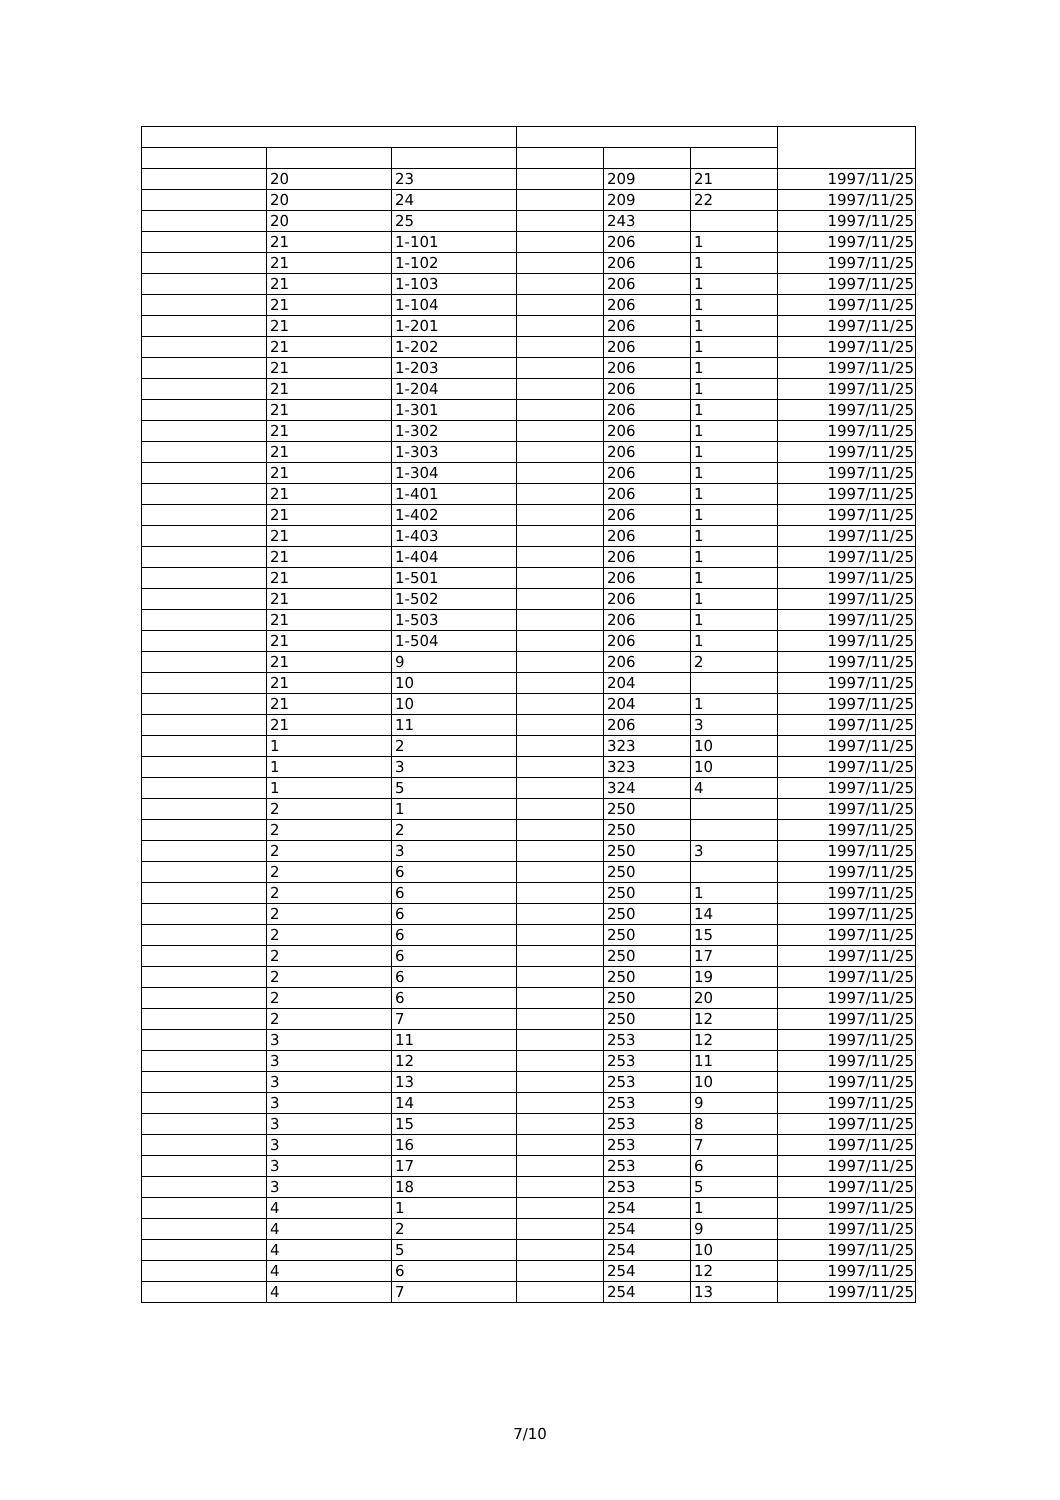| | 20 | 23 | | 209 | 21 | 1997/11/25 |
| | 20 | 24 | | 209 | 22 | 1997/11/25 |
| | 20 | 25 | | 243 | | 1997/11/25 |
| | 21 | 1-101 | | 206 | 1 | 1997/11/25 |
| | 21 | 1-102 | | 206 | 1 | 1997/11/25 |
| | 21 | 1-103 | | 206 | 1 | 1997/11/25 |
| | 21 | 1-104 | | 206 | 1 | 1997/11/25 |
| | 21 | 1-201 | | 206 | 1 | 1997/11/25 |
| | 21 | 1-202 | | 206 | 1 | 1997/11/25 |
| | 21 | 1-203 | | 206 | 1 | 1997/11/25 |
| | 21 | 1-204 | | 206 | 1 | 1997/11/25 |
| | 21 | 1-301 | | 206 | 1 | 1997/11/25 |
| | 21 | 1-302 | | 206 | 1 | 1997/11/25 |
| | 21 | 1-303 | | 206 | 1 | 1997/11/25 |
| | 21 | 1-304 | | 206 | 1 | 1997/11/25 |
| | 21 | 1-401 | | 206 | 1 | 1997/11/25 |
| | 21 | 1-402 | | 206 | 1 | 1997/11/25 |
| | 21 | 1-403 | | 206 | 1 | 1997/11/25 |
| | 21 | 1-404 | | 206 | 1 | 1997/11/25 |
| | 21 | 1-501 | | 206 | 1 | 1997/11/25 |
| | 21 | 1-502 | | 206 | 1 | 1997/11/25 |
| | 21 | 1-503 | | 206 | 1 | 1997/11/25 |
| | 21 | 1-504 | | 206 | 1 | 1997/11/25 |
| | 21 | 9 | | 206 | 2 | 1997/11/25 |
| | 21 | 10 | | 204 | | 1997/11/25 |
| | 21 | 10 | | 204 | 1 | 1997/11/25 |
| | 21 | 11 | | 206 | 3 | 1997/11/25 |
| | 1 | 2 | | 323 | 10 | 1997/11/25 |
| | 1 | 3 | | 323 | 10 | 1997/11/25 |
| | 1 | 5 | | 324 | 4 | 1997/11/25 |
| | 2 | 1 | | 250 | | 1997/11/25 |
| | 2 | 2 | | 250 | | 1997/11/25 |
| | 2 | 3 | | 250 | 3 | 1997/11/25 |
| | 2 | 6 | | 250 | | 1997/11/25 |
| | 2 | 6 | | 250 | 1 | 1997/11/25 |
| | 2 | 6 | | 250 | 14 | 1997/11/25 |
| | 2 | 6 | | 250 | 15 | 1997/11/25 |
| | 2 | 6 | | 250 | 17 | 1997/11/25 |
| | 2 | 6 | | 250 | 19 | 1997/11/25 |
| | 2 | 6 | | 250 | 20 | 1997/11/25 |
| | 2 | 7 | | 250 | 12 | 1997/11/25 |
| | 3 | 11 | | 253 | 12 | 1997/11/25 |
| | 3 | 12 | | 253 | 11 | 1997/11/25 |
| | 3 | 13 | | 253 | 10 | 1997/11/25 |
| | 3 | 14 | | 253 | 9 | 1997/11/25 |
| | 3 | 15 | | 253 | 8 | 1997/11/25 |
| | 3 | 16 | | 253 | 7 | 1997/11/25 |
| | 3 | 17 | | 253 | 6 | 1997/11/25 |
| | 3 | 18 | | 253 | 5 | 1997/11/25 |
| | 4 | 1 | | 254 | 1 | 1997/11/25 |
| | 4 | 2 | | 254 | 9 | 1997/11/25 |
| | 4 | 5 | | 254 | 10 | 1997/11/25 |
| | 4 | 6 | | 254 | 12 | 1997/11/25 |
| | 4 | 7 | | 254 | 13 | 1997/11/25 |
7/10